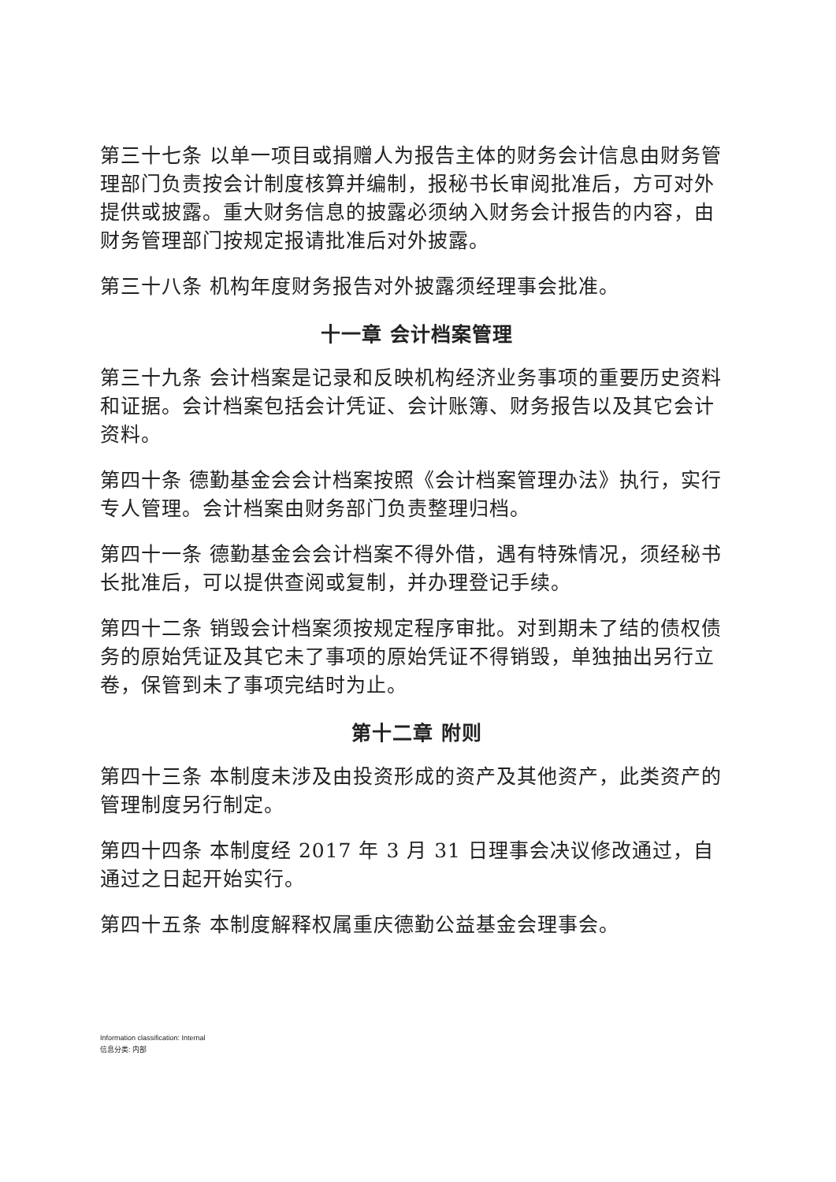第三十七条 以单一项目或捐赠人为报告主体的财务会计信息由财务管理部门负责按会计制度核算并编制，报秘书长审阅批准后，方可对外提供或披露。重大财务信息的披露必须纳入财务会计报告的内容，由财务管理部门按规定报请批准后对外披露。
第三十八条 机构年度财务报告对外披露须经理事会批准。
十一章 会计档案管理
第三十九条 会计档案是记录和反映机构经济业务事项的重要历史资料和证据。会计档案包括会计凭证、会计账簿、财务报告以及其它会计资料。
第四十条 德勤基金会会计档案按照《会计档案管理办法》执行，实行专人管理。会计档案由财务部门负责整理归档。
第四十一条 德勤基金会会计档案不得外借，遇有特殊情况，须经秘书长批准后，可以提供查阅或复制，并办理登记手续。
第四十二条 销毁会计档案须按规定程序审批。对到期未了结的债权债务的原始凭证及其它未了事项的原始凭证不得销毁，单独抽出另行立卷，保管到未了事项完结时为止。
第十二章 附则
第四十三条 本制度未涉及由投资形成的资产及其他资产，此类资产的管理制度另行制定。
第四十四条 本制度经 2017 年 3 月 31 日理事会决议修改通过，自通过之日起开始实行。
第四十五条 本制度解释权属重庆德勤公益基金会理事会。
Information classification: Internal
信息分类: 内部